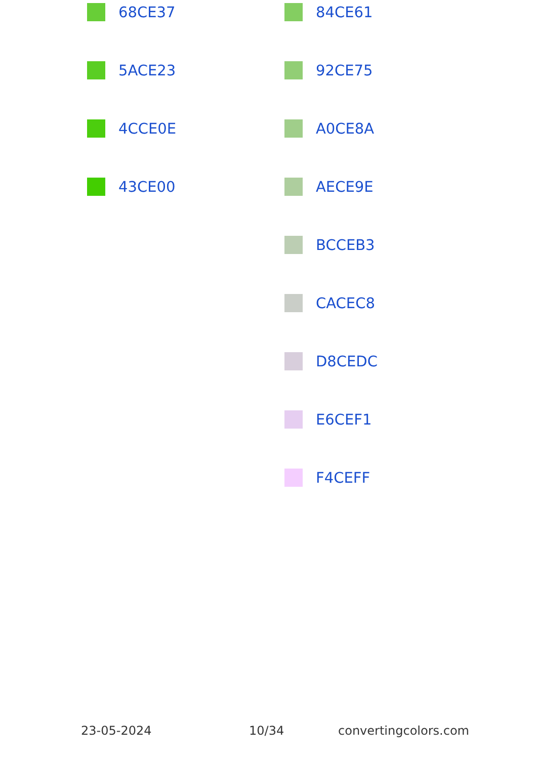68CE37
5ACE23
4CCE0E
43CE00
84CE61
92CE75
A0CE8A
AECE9E
BCCEB3
CACEC8
D8CEDC
E6CEF1
F4CEFF
23-05-2024 10/34 convertingcolors.com